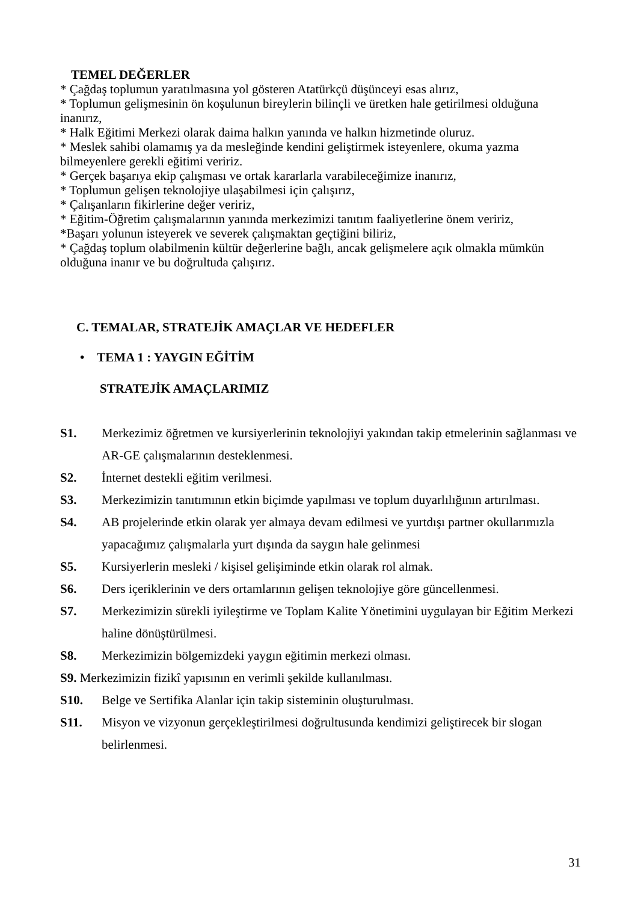TEMEL DEĞERLER
* Çağdaş toplumun yaratılmasına yol gösteren Atatürkçü düşünceyi esas alırız,
* Toplumun gelişmesinin ön koşulunun bireylerin bilinçli ve üretken hale getirilmesi olduğuna inanırız,
* Halk Eğitimi Merkezi olarak daima halkın yanında ve halkın hizmetinde oluruz.
* Meslek sahibi olamamış ya da mesleğinde kendini geliştirmek isteyenlere, okuma yazma bilmeyenlere gerekli eğitimi veririz.
* Gerçek başarıya ekip çalışması ve ortak kararlarla varabileceğimize inanırız,
* Toplumun gelişen teknolojiye ulaşabilmesi için çalışırız,
* Çalışanların fikirlerine değer veririz,
* Eğitim-Öğretim çalışmalarının yanında merkezimizi tanıtım faaliyetlerine önem veririz,
*Başarı yolunun isteyerek ve severek çalışmaktan geçtiğini biliriz,
* Çağdaş toplum olabilmenin kültür değerlerine bağlı, ancak gelişmelere açık olmakla mümkün olduğuna inanır ve bu doğrultuda çalışırız.
C. TEMALAR, STRATEJİK AMAÇLAR VE HEDEFLER
• TEMA 1 : YAYGIN EĞİTİM
STRATEJİK AMAÇLARIMIZ
S1. Merkezimiz öğretmen ve kursiyerlerinin teknolojiyi yakından takip etmelerinin sağlanması ve AR-GE çalışmalarının desteklenmesi.
S2. İnternet destekli eğitim verilmesi.
S3. Merkezimizin tanıtımının etkin biçimde yapılması ve toplum duyarlılığının artırılması.
S4. AB projelerinde etkin olarak yer almaya devam edilmesi ve yurtdışı partner okullarımızla yapacağımız çalışmalarla yurt dışında da saygın hale gelinmesi
S5. Kursiyerlerin mesleki / kişisel gelişiminde etkin olarak rol almak.
S6. Ders içeriklerinin ve ders ortamlarının gelişen teknolojiye göre güncellenmesi.
S7. Merkezimizin sürekli iyileştirme ve Toplam Kalite Yönetimini uygulayan bir Eğitim Merkezi haline dönüştürülmesi.
S8. Merkezimizin bölgemizdeki yaygın eğitimin merkezi olması.
S9. Merkezimizin fizikî yapısının en verimli şekilde kullanılması.
S10. Belge ve Sertifika Alanlar için takip sisteminin oluşturulması.
S11. Misyon ve vizyonun gerçekleştirilmesi doğrultusunda kendimizi geliştirecek bir slogan belirlenmesi.
31